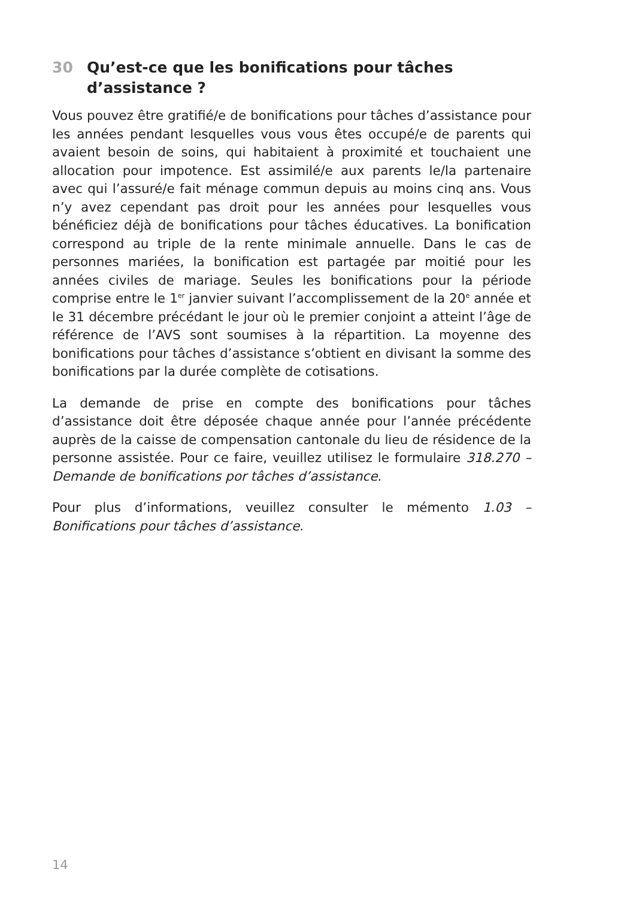30 Qu’est-ce que les bonifications pour tâches
d’assistance ?
Vous pouvez être gratifié/e de bonifications pour tâches d’assistance pour les années pendant lesquelles vous vous êtes occupé/e de parents qui avaient besoin de soins, qui habitaient à proximité et touchaient une allocation pour impotence. Est assimilé/e aux parents le/la partenaire avec qui l’assuré/e fait ménage commun depuis au moins cinq ans. Vous n’y avez cependant pas droit pour les années pour lesquelles vous bénéficiez déjà de bonifications pour tâches éducatives. La bonification correspond au triple de la rente minimale annuelle. Dans le cas de personnes mariées, la bonification est partagée par moitié pour les années civiles de mariage. Seules les bonifications pour la période comprise entre le 1<sup>er</sup> janvier suivant l’accomplissement de la 20<sup>e</sup> année et le 31 décembre précédant le jour où le premier conjoint a atteint l’âge de référence de l’AVS sont soumises à la répartition. La moyenne des bonifications pour tâches d’assistance s’obtient en divisant la somme des bonifications par la durée complète de cotisations.
La demande de prise en compte des bonifications pour tâches d’assistance doit être déposée chaque année pour l’année précédente auprès de la caisse de compensation cantonale du lieu de résidence de la personne assistée. Pour ce faire, veuillez utilisez le formulaire 318.270 – Demande de bonifications por tâches d’assistance.
Pour plus d’informations, veuillez consulter le mémento 1.03 – Bonifications pour tâches d’assistance.
14